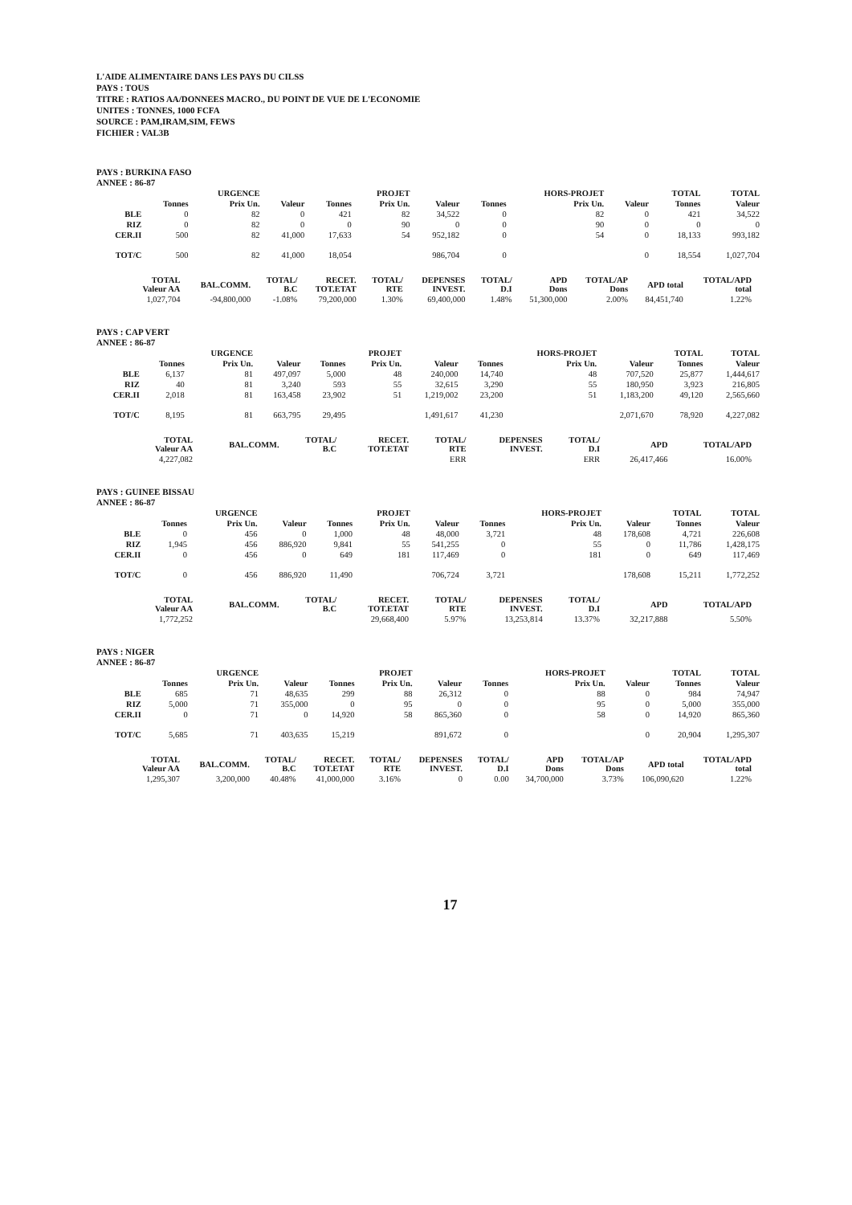L'AIDE ALIMENTAIRE DANS LES PAYS DU CILSS
PAYS : TOUS
TITRE : RATIOS AA/DONNEES MACRO., DU POINT DE VUE DE L'ECONOMIE
UNITES : TONNES, 1000 FCFA
SOURCE : PAM,IRAM,SIM, FEWS
FICHIER : VAL3B
PAYS : BURKINA FASO
ANNEE : 86-87
| | | URGENCE | | | PROJET | | | HORS-PROJET | | TOTAL | TOTAL |
| --- | --- | --- | --- | --- | --- | --- | --- | --- | --- | --- | --- |
| | Tonnes | Prix Un. | Valeur | Tonnes | Prix Un. | Valeur | Tonnes | Prix Un. | Valeur | Tonnes | Valeur |
| BLE | 0 | 82 | 0 | 421 | 82 | 34,522 | 0 | 82 | 0 | 421 | 34,522 |
| RIZ | 0 | 82 | 0 | 0 | 90 | 0 | 0 | 90 | 0 | 0 | 0 |
| CER.II | 500 | 82 | 41,000 | 17,633 | 54 | 952,182 | 0 | 54 | 0 | 18,133 | 993,182 |
| TOT/C | 500 | 82 | 41,000 | 18,054 | | 986,704 | 0 | | 0 | 18,554 | 1,027,704 |
| TOTAL Valeur AA | BAL.COMM. | TOTAL/ B.C | RECET. TOT.ETAT | TOTAL/ RTE | DEPENSES INVEST. | TOTAL/ D.I | APD Dons | TOTAL/AP Dons | APD total | TOTAL/APD total |
| --- | --- | --- | --- | --- | --- | --- | --- | --- | --- | --- |
| 1,027,704 | -94,800,000 | -1.08% | 79,200,000 | 1.30% | 69,400,000 | 1.48% | 51,300,000 | 2.00% | 84,451,740 | 1.22% |
PAYS : CAP VERT
ANNEE : 86-87
| | | URGENCE | | | PROJET | | | HORS-PROJET | | TOTAL | TOTAL |
| --- | --- | --- | --- | --- | --- | --- | --- | --- | --- | --- | --- |
| | Tonnes | Prix Un. | Valeur | Tonnes | Prix Un. | Valeur | Tonnes | Prix Un. | Valeur | Tonnes | Valeur |
| BLE | 6,137 | 81 | 497,097 | 5,000 | 48 | 240,000 | 14,740 | 48 | 707,520 | 25,877 | 1,444,617 |
| RIZ | 40 | 81 | 3,240 | 593 | 55 | 32,615 | 3,290 | 55 | 180,950 | 3,923 | 216,805 |
| CER.II | 2,018 | 81 | 163,458 | 23,902 | 51 | 1,219,002 | 23,200 | 51 | 1,183,200 | 49,120 | 2,565,660 |
| TOT/C | 8,195 | 81 | 663,795 | 29,495 | | 1,491,617 | 41,230 | | 2,071,670 | 78,920 | 4,227,082 |
| TOTAL Valeur AA | BAL.COMM. | TOTAL/ B.C | RECET. TOT.ETAT | TOTAL/ RTE | DEPENSES INVEST. | TOTAL/ D.I | APD | TOTAL/APD |
| --- | --- | --- | --- | --- | --- | --- | --- | --- |
| 4,227,082 | | | | ERR | | ERR | 26,417,466 | 16.00% |
PAYS : GUINEE BISSAU
ANNEE : 86-87
| | | URGENCE | | | PROJET | | | HORS-PROJET | | TOTAL | TOTAL |
| --- | --- | --- | --- | --- | --- | --- | --- | --- | --- | --- | --- |
| | Tonnes | Prix Un. | Valeur | Tonnes | Prix Un. | Valeur | Tonnes | Prix Un. | Valeur | Tonnes | Valeur |
| BLE | 0 | 456 | 0 | 1,000 | 48 | 48,000 | 3,721 | 48 | 178,608 | 4,721 | 226,608 |
| RIZ | 1,945 | 456 | 886,920 | 9,841 | 55 | 541,255 | 0 | 55 | 0 | 11,786 | 1,428,175 |
| CER.II | 0 | 456 | 0 | 649 | 181 | 117,469 | 0 | 181 | 0 | 649 | 117,469 |
| TOT/C | 0 | 456 | 886,920 | 11,490 | | 706,724 | 3,721 | | 178,608 | 15,211 | 1,772,252 |
| TOTAL Valeur AA | BAL.COMM. | TOTAL/ B.C | RECET. TOT.ETAT | TOTAL/ RTE | DEPENSES INVEST. | TOTAL/ D.I | APD | TOTAL/APD |
| --- | --- | --- | --- | --- | --- | --- | --- | --- |
| 1,772,252 | | | 29,668,400 | 5.97% | 13,253,814 | 13.37% | 32,217,888 | 5.50% |
PAYS : NIGER
ANNEE : 86-87
| | | URGENCE | | | PROJET | | | HORS-PROJET | | TOTAL | TOTAL |
| --- | --- | --- | --- | --- | --- | --- | --- | --- | --- | --- | --- |
| | Tonnes | Prix Un. | Valeur | Tonnes | Prix Un. | Valeur | Tonnes | Prix Un. | Valeur | Tonnes | Valeur |
| BLE | 685 | 71 | 48,635 | 299 | 88 | 26,312 | 0 | 88 | 0 | 984 | 74,947 |
| RIZ | 5,000 | 71 | 355,000 | 0 | 95 | 0 | 0 | 95 | 0 | 5,000 | 355,000 |
| CER.II | 0 | 71 | 0 | 14,920 | 58 | 865,360 | 0 | 58 | 0 | 14,920 | 865,360 |
| TOT/C | 5,685 | 71 | 403,635 | 15,219 | | 891,672 | 0 | | 0 | 20,904 | 1,295,307 |
| TOTAL Valeur AA | BAL.COMM. | TOTAL/ B.C | RECET. TOT.ETAT | TOTAL/ RTE | DEPENSES INVEST. | TOTAL/ D.I | APD Dons | TOTAL/AP Dons | APD total | TOTAL/APD total |
| --- | --- | --- | --- | --- | --- | --- | --- | --- | --- | --- |
| 1,295,307 | 3,200,000 | 40.48% | 41,000,000 | 3.16% | 0 | 0.00 | 34,700,000 | 3.73% | 106,090,620 | 1.22% |
17